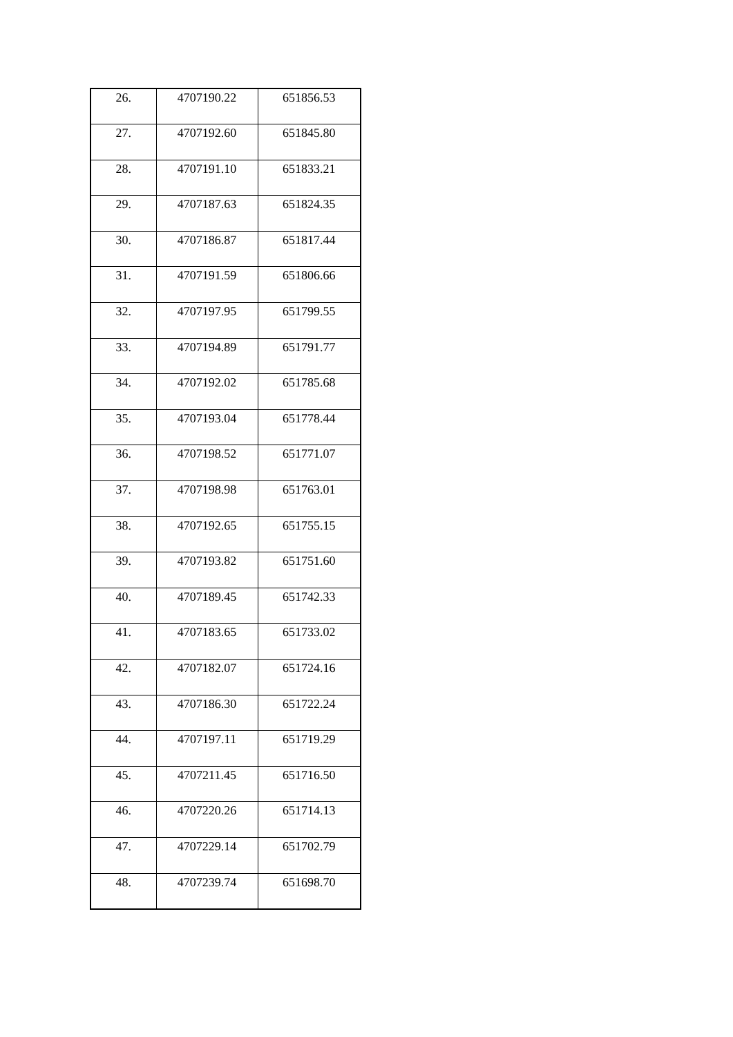| 26. | 4707190.22 | 651856.53 |
| 27. | 4707192.60 | 651845.80 |
| 28. | 4707191.10 | 651833.21 |
| 29. | 4707187.63 | 651824.35 |
| 30. | 4707186.87 | 651817.44 |
| 31. | 4707191.59 | 651806.66 |
| 32. | 4707197.95 | 651799.55 |
| 33. | 4707194.89 | 651791.77 |
| 34. | 4707192.02 | 651785.68 |
| 35. | 4707193.04 | 651778.44 |
| 36. | 4707198.52 | 651771.07 |
| 37. | 4707198.98 | 651763.01 |
| 38. | 4707192.65 | 651755.15 |
| 39. | 4707193.82 | 651751.60 |
| 40. | 4707189.45 | 651742.33 |
| 41. | 4707183.65 | 651733.02 |
| 42. | 4707182.07 | 651724.16 |
| 43. | 4707186.30 | 651722.24 |
| 44. | 4707197.11 | 651719.29 |
| 45. | 4707211.45 | 651716.50 |
| 46. | 4707220.26 | 651714.13 |
| 47. | 4707229.14 | 651702.79 |
| 48. | 4707239.74 | 651698.70 |